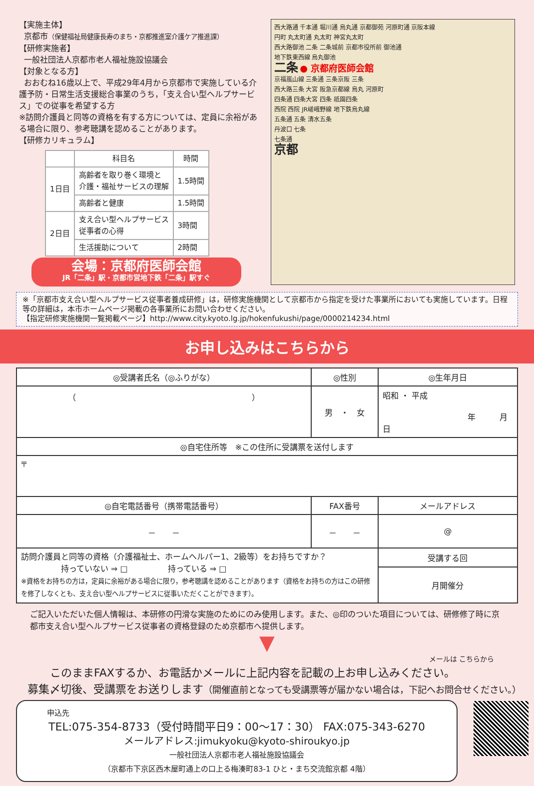【実施主体】
京都市（保健福祉局健康長寿のまち・京都推進室介護ケア推進課）
【研修実施者】
一般社団法人京都市老人福祉施設協議会
【対象となる方】
おおむね16歳以上で、平成29年4月から京都市で実施している介護予防・日常生活支援総合事業のうち，「支え合い型ヘルプサービス」での従事を希望する方
※訪問介護員と同等の資格を有する方については、定員に余裕がある場合に限り、参考聴講を認めることがあります。
【研修カリキュラム】
| | 科目名 | 時間 |
| --- | --- | --- |
| 1日目 | 高齢者を取り巻く環境と 介護・福祉サービスの理解 | 1.5時間 |
| | 高齢者と健康 | 1.5時間 |
| 2日目 | 支え合い型ヘルプサービス 従事者の心得 | 3時間 |
| | 生活援助について | 2時間 |
会場：京都府医師会館
JR「二条」駅・京都市営地下鉄「二条」駅すぐ
西大路通 千本通 堀川通 烏丸通 京都御苑 河原町通 京阪本線
円町 丸太町通 丸太町 神宮丸太町
西大路御池 二条 二条城前 京都市役所前 御池通
地下鉄東西線 烏丸御池
二条 ● 京都府医師会館
京福嵐山線 三条通 三条京阪 三条
西大路三条 大宮 阪急京都線 烏丸 河原町
四条通 四条大宮 四条 祇園四条
西院 西院 JR嵯峨野線 地下鉄烏丸線
五条通 五条 清水五条
丹波口 七条
七条通
京都
※「京都市支え合い型ヘルプサービス従事者養成研修」は，研修実施機関として京都市から指定を受けた事業所においても実施しています。日程等の詳細は，本市ホームページ掲載の各事業所にお問い合わせください。
【指定研修実施機関一覧掲載ページ】http://www.city.kyoto.lg.jp/hokenfukushi/page/0000214234.html
お申し込みはこちらから
| ◎受講者氏名（◎ふりがな） | | ◎性別 | ◎生年月日 | |
| （ ） | | 男 ・ 女 | 昭和 ・ 平成 年 月 日 | |
| ◎自宅住所等 ※この住所に受講票を送付します | | | | |
| 〒 | | | | |
| ◎自宅電話番号（携帯電話番号） | FAX番号 | | メールアドレス | |
| － － | － － | | @ | |
| 訪問介護員と同等の資格（介護福祉士、ホームヘルパー1、2級等）をお持ちですか？ 持っていない ⇒ □ 持っている ⇒ □ ※資格をお持ちの方は，定員に余裕がある場合に限り，参考聴講を認めることがあります（資格をお持ちの方はこの研修を修了しなくとも、支え合い型ヘルプサービスに従事いただくことができます）。 | | | | 受講する回 |
| | | | | 月開催分 |
ご記入いただいた個人情報は、本研修の円滑な実施のためにのみ使用します。また、◎印のついた項目については、研修修了時に京都市支え合い型ヘルプサービス従事者の資格登録のため京都市へ提供します。
▼
メールは こちらから
このままFAXするか、お電話かメールに上記内容を記載の上お申し込みください。
募集〆切後、受講票をお送りします（開催直前となっても受講票等が届かない場合は，下記へお問合せください。）
申込先
TEL:075-354-8733（受付時間平日9：00～17：30） FAX:075-343-6270
メールアドレス:jimukyoku@kyoto-shiroukyo.jp
一般社団法人京都市老人福祉施設協議会
（京都市下京区西木屋町通上の口上る梅湊町83-1 ひと・まち交流館京都 4階）